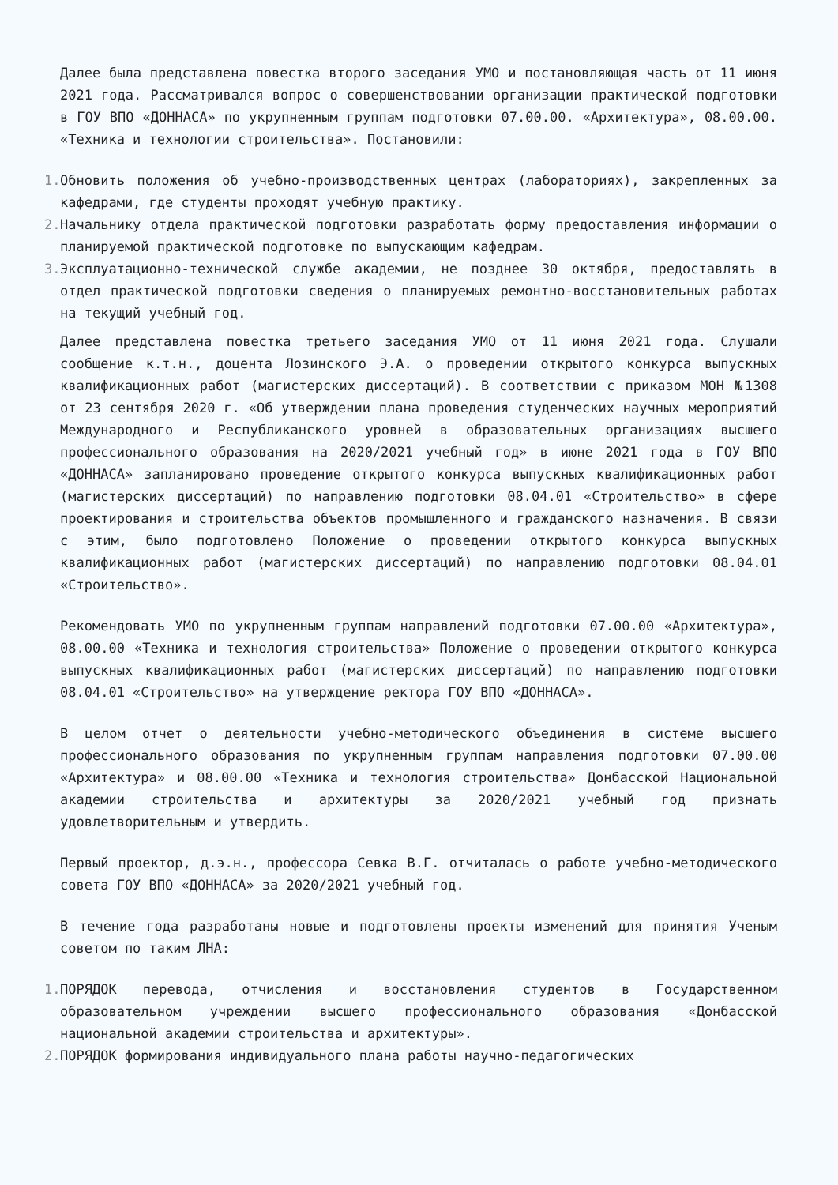Далее была представлена повестка второго заседания УМО и постановляющая часть от 11 июня 2021 года. Рассматривался вопрос о совершенствовании организации практической подготовки в ГОУ ВПО «ДОННАСА» по укрупненным группам подготовки 07.00.00. «Архитектура», 08.00.00. «Техника и технологии строительства». Постановили:
1. Обновить положения об учебно-производственных центрах (лабораториях), закрепленных за кафедрами, где студенты проходят учебную практику.
2. Начальнику отдела практической подготовки разработать форму предоставления информации о планируемой практической подготовке по выпускающим кафедрам.
3. Эксплуатационно-технической службе академии, не позднее 30 октября, предоставлять в отдел практической подготовки сведения о планируемых ремонтно-восстановительных работах на текущий учебный год.
Далее представлена повестка третьего заседания УМО от 11 июня 2021 года. Слушали сообщение к.т.н., доцента Лозинского Э.А. о проведении открытого конкурса выпускных квалификационных работ (магистерских диссертаций). В соответствии с приказом МОН №1308 от 23 сентября 2020 г. «Об утверждении плана проведения студенческих научных мероприятий Международного и Республиканского уровней в образовательных организациях высшего профессионального образования на 2020/2021 учебный год» в июне 2021 года в ГОУ ВПО «ДОННАСА» запланировано проведение открытого конкурса выпускных квалификационных работ (магистерских диссертаций) по направлению подготовки 08.04.01 «Строительство» в сфере проектирования и строительства объектов промышленного и гражданского назначения. В связи с этим, было подготовлено Положение о проведении открытого конкурса выпускных квалификационных работ (магистерских диссертаций) по направлению подготовки 08.04.01 «Строительство».
Рекомендовать УМО по укрупненным группам направлений подготовки 07.00.00 «Архитектура», 08.00.00 «Техника и технология строительства» Положение о проведении открытого конкурса выпускных квалификационных работ (магистерских диссертаций) по направлению подготовки 08.04.01 «Строительство» на утверждение ректора ГОУ ВПО «ДОННАСА».
В целом отчет о деятельности учебно-методического объединения в системе высшего профессионального образования по укрупненным группам направления подготовки 07.00.00 «Архитектура» и 08.00.00 «Техника и технология строительства» Донбасской Национальной академии строительства и архитектуры за 2020/2021 учебный год признать удовлетворительным и утвердить.
Первый проектор, д.э.н., профессора Севка В.Г. отчиталась о работе учебно-методического совета ГОУ ВПО «ДОННАСА» за 2020/2021 учебный год.
В течение года разработаны новые и подготовлены проекты изменений для принятия Ученым советом по таким ЛНА:
1. ПОРЯДОК перевода, отчисления и восстановления студентов в Государственном образовательном учреждении высшего профессионального образования «Донбасской национальной академии строительства и архитектуры».
2. ПОРЯДОК формирования индивидуального плана работы научно-педагогических